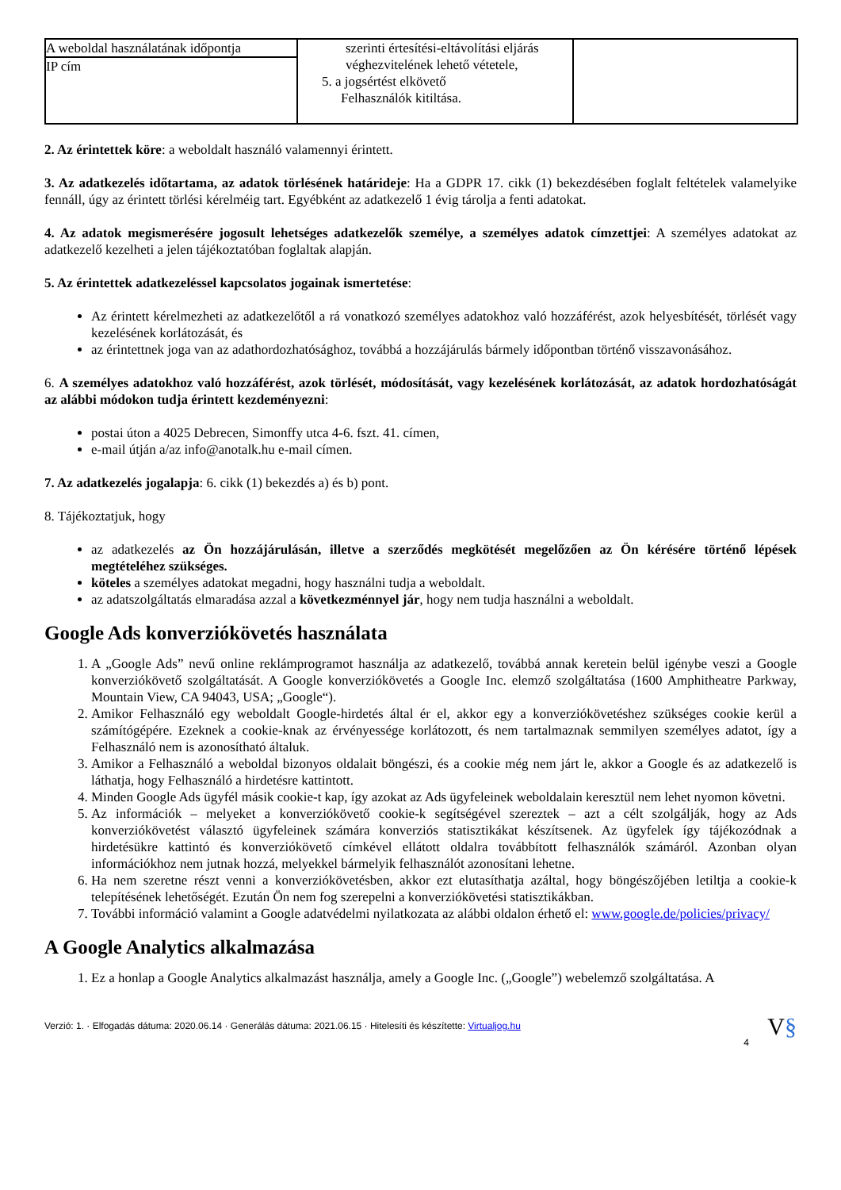| A weboldal használatának időpontja IP cím | szerinti értesítési-eltávolítási eljárás véghezvitelének lehető vétetele, 5. a jogsértést elkövető Felhasználók kitiltása. | |
2. Az érintettek köre: a weboldalt használó valamennyi érintett.
3. Az adatkezelés időtartama, az adatok törlésének határideje: Ha a GDPR 17. cikk (1) bekezdésében foglalt feltételek valamelyike fennáll, úgy az érintett törlési kérelméig tart. Egyébként az adatkezelő 1 évig tárolja a fenti adatokat.
4. Az adatok megismerésére jogosult lehetséges adatkezelők személye, a személyes adatok címzettjei: A személyes adatokat az adatkezelő kezelheti a jelen tájékoztatóban foglaltak alapján.
5. Az érintettek adatkezeléssel kapcsolatos jogainak ismertetése:
Az érintett kérelmezheti az adatkezelőtől a rá vonatkozó személyes adatokhoz való hozzáférést, azok helyesbítését, törlését vagy kezelésének korlátozását, és
az érintettnek joga van az adathordozhatósághoz, továbbá a hozzájárulás bármely időpontban történő visszavonásához.
6. A személyes adatokhoz való hozzáférést, azok törlését, módosítását, vagy kezelésének korlátozását, az adatok hordozhatóságát az alábbi módokon tudja érintett kezdeményezni:
postai úton a 4025 Debrecen, Simonffy utca 4-6. fszt. 41. címen,
e-mail útján a/az info@anotalk.hu e-mail címen.
7. Az adatkezelés jogalapja: 6. cikk (1) bekezdés a) és b) pont.
8. Tájékoztatjuk, hogy
az adatkezelés az Ön hozzájárulásán, illetve a szerződés megkötését megelőzően az Ön kérésére történő lépések megtételéhez szükséges.
köteles a személyes adatokat megadni, hogy használni tudja a weboldalt.
az adatszolgáltatás elmaradása azzal a következménnyel jár, hogy nem tudja használni a weboldalt.
Google Ads konverziókövetés használata
1. A „Google Ads” nevű online reklámprogramot használja az adatkezelő, továbbá annak keretein belül igénybe veszi a Google konverziókövető szolgáltatását. A Google konverziókövetés a Google Inc. elemző szolgáltatása (1600 Amphitheatre Parkway, Mountain View, CA 94043, USA; „Google“).
2. Amikor Felhasználó egy weboldalt Google-hirdetés által ér el, akkor egy a konverziókövetéshez szükséges cookie kerül a számítógépére. Ezeknek a cookie-knak az érvényessége korlátozott, és nem tartalmaznak semmilyen személyes adatot, így a Felhasználó nem is azonosítható általuk.
3. Amikor a Felhasználó a weboldal bizonyos oldalait böngészi, és a cookie még nem járt le, akkor a Google és az adatkezelő is láthatja, hogy Felhasználó a hirdetésre kattintott.
4. Minden Google Ads ügyfél másik cookie-t kap, így azokat az Ads ügyfeleinek weboldalain keresztül nem lehet nyomon követni.
5. Az információk – melyeket a konverziókövető cookie-k segítségével szereztek – azt a célt szolgálják, hogy az Ads konverziókövetést választó ügyfeleinek számára konverziós statisztikákat készítsenek. Az ügyfelek így tájékozódnak a hirdetésükre kattintó és konverziókövető címkével ellátott oldalra továbbított felhasználók számáról. Azonban olyan információkhoz nem jutnak hozzá, melyekkel bármelyik felhasználót azonosítani lehetne.
6. Ha nem szeretne részt venni a konverziókövetésben, akkor ezt elutasíthatja azáltal, hogy böngészőjében letiltja a cookie-k telepítésének lehetőségét. Ezután Ön nem fog szerepelni a konverziókövetési statisztikákban.
7. További információ valamint a Google adatvédelmi nyilatkozata az alábbi oldalon érhető el: www.google.de/policies/privacy/
A Google Analytics alkalmazása
1. Ez a honlap a Google Analytics alkalmazást használja, amely a Google Inc. („Google”) webelemző szolgáltatása. A
Verzió: 1. · Elfogadás dátuma: 2020.06.14 · Generálás dátuma: 2021.06.15 · Hitelesíti és készítette: Virtualjog.hu V§
4